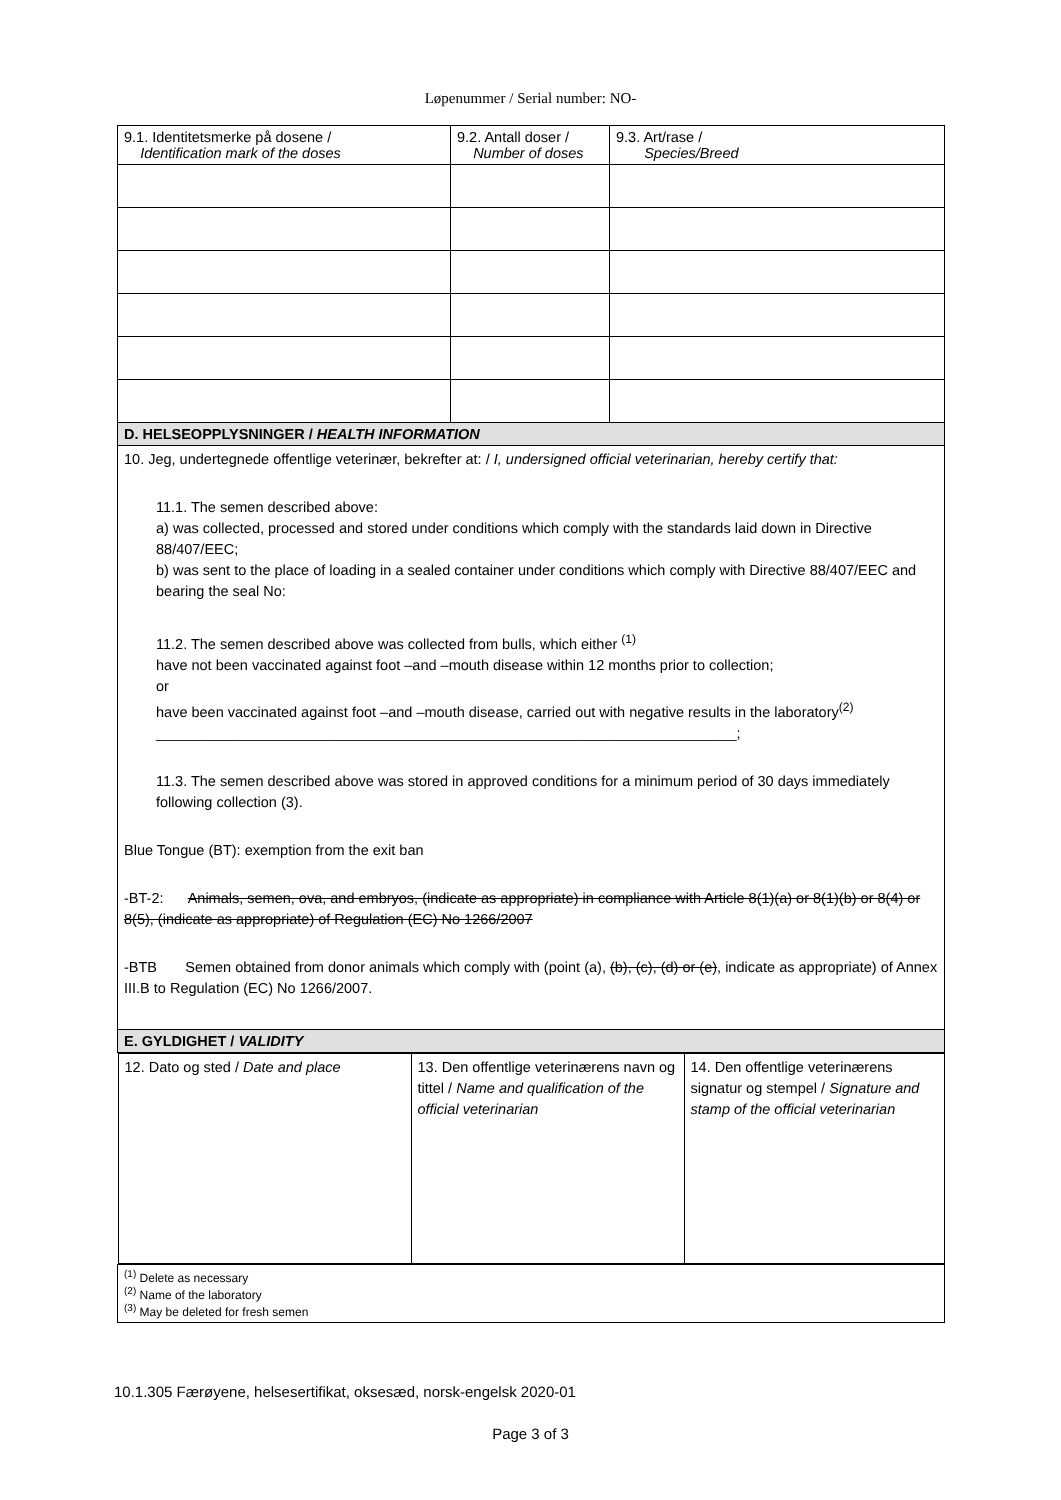Løpenummer / Serial number: NO-
| 9.1. Identitetsmerke på dosene / Identification mark of the doses | 9.2. Antall doser / Number of doses | 9.3. Art/rase / Species/Breed |
| D. HELSEOPPLYSNINGER / HEALTH INFORMATION | | |
| 10. Jeg, undertegnede offentlige veterinær, bekrefter at: / I, undersigned official veterinarian, hereby certify that: 11.1. The semen described above: a) was collected, processed and stored under conditions which comply with the standards laid down in Directive 88/407/EEC; b) was sent to the place of loading in a sealed container under conditions which comply with Directive 88/407/EEC and bearing the seal No: 11.2. The semen described above was collected from bulls, which either <sup>(1)</sup> have not been vaccinated against foot –and –mouth disease within 12 months prior to collection; or have been vaccinated against foot –and –mouth disease, carried out with negative results in the laboratory<sup>(2)</sup> ________________________________________________________________________; 11.3. The semen described above was stored in approved conditions for a minimum period of 30 days immediately following collection (3). Blue Tongue (BT): exemption from the exit ban -BT-2: Animals, semen, ova, and embryos, (indicate as appropriate) in compliance with Article 8(1)(a) or 8(1)(b) or 8(4) or 8(5), (indicate as appropriate) of Regulation (EC) No 1266/2007 -BTB Semen obtained from donor animals which comply with (point (a), (b), (c), (d) or (e) , indicate as appropriate) of Annex III.B to Regulation (EC) No 1266/2007. | | |
| E. GYLDIGHET / VALIDITY | | |
| / 12. Dato og sted / Date and place / 13. Den offentlige veterinærens navn og tittel / Name and qualification of the official veterinarian / 14. Den offentlige veterinærens signatur og stempel / Signature and stamp of the official veterinarian / | | |
| <sup>(1)</sup> Delete as necessary <sup>(2)</sup> Name of the laboratory <sup>(3)</sup> May be deleted for fresh semen | | |
10.1.305 Færøyene, helsesertifikat, oksesæd, norsk-engelsk 2020-01
Page 3 of 3